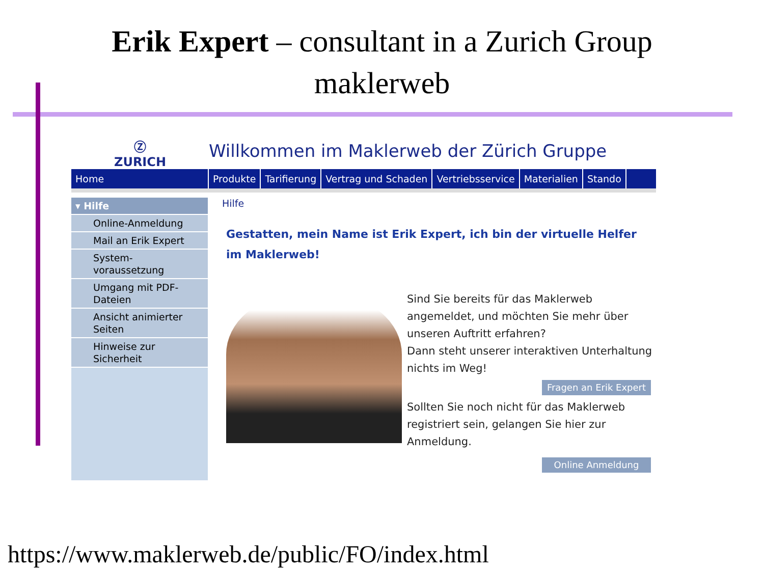Erik Expert – consultant in a Zurich Group
maklerweb
Ⓩ
ZURICH
Willkommen im Maklerweb der Zürich Gruppe
Home Produkte Tarifierung Vertrag und Schaden Vertriebsservice Materialien Stando
▾ Hilfe
Online-Anmeldung
Mail an Erik Expert
System-
voraussetzung
Umgang mit PDF-
Dateien
Ansicht animierter
Seiten
Hinweise zur
Sicherheit
Hilfe
Gestatten, mein Name ist Erik Expert, ich bin der virtuelle Helfer
im Maklerweb!
Sind Sie bereits für das Maklerweb angemeldet, und möchten Sie mehr über unseren Auftritt erfahren?
Dann steht unserer interaktiven Unterhaltung nichts im Weg!
Fragen an Erik Expert
Sollten Sie noch nicht für das Maklerweb registriert sein, gelangen Sie hier zur Anmeldung.
Online Anmeldung
https://www.maklerweb.de/public/FO/index.html